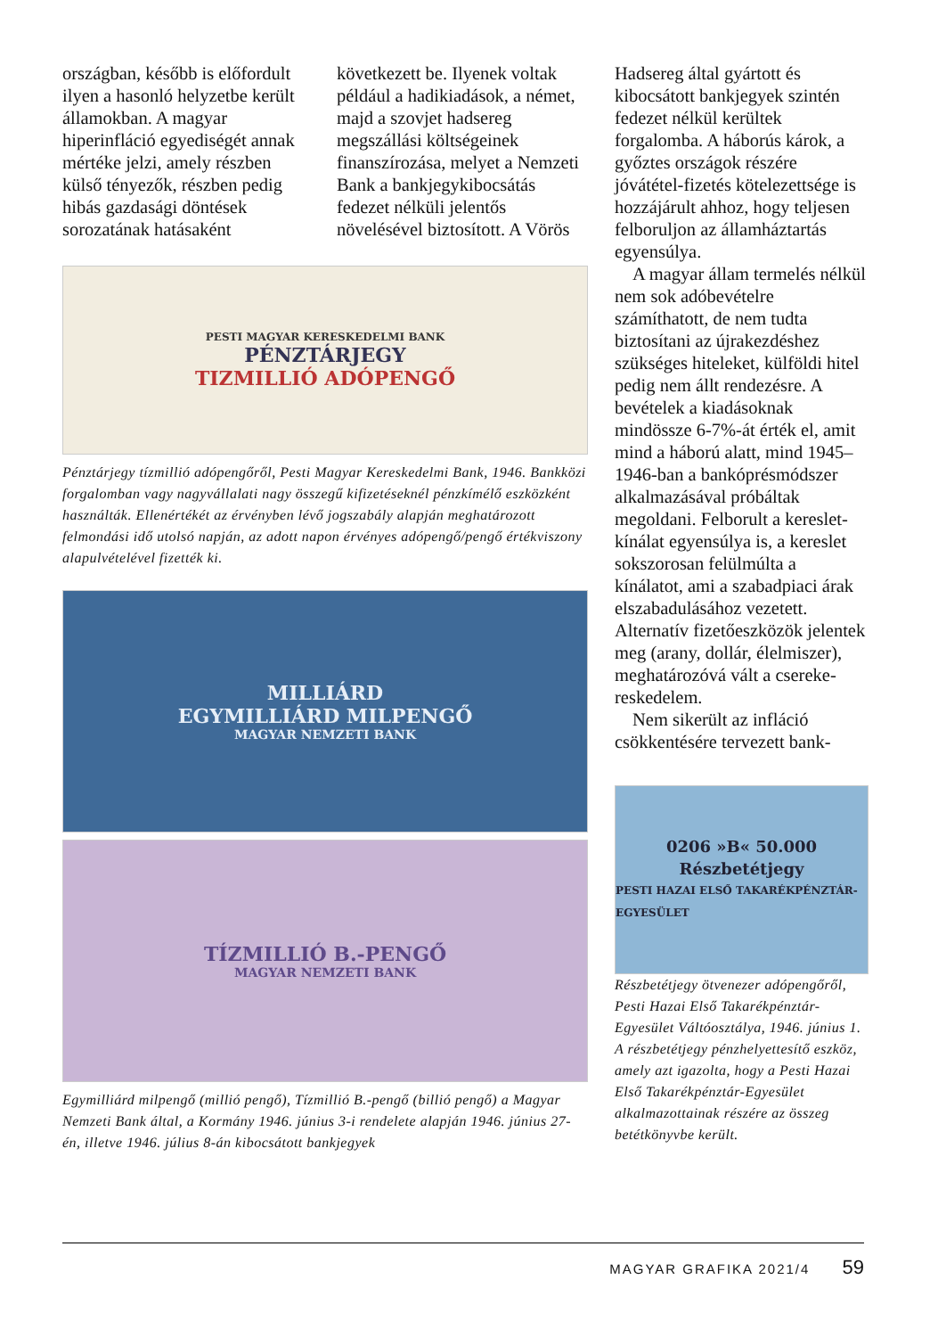országban, később is előfordult ilyen a hasonló helyzetbe került államokban. A magyar hiperinfláció egyediségét annak mértéke jelzi, amely részben külső tényezők, részben pedig hibás gazdasági döntések sorozatának hatásaként
következett be. Ilyenek voltak például a hadikiadások, a német, majd a szovjet hadsereg megszállási költségeinek finanszírozása, melyet a Nemzeti Bank a bankjegykibocsátás fedezet nélküli jelentős növelésével biztosított. A Vörös
PESTI MAGYAR KERESKEDELMI BANK
PÉNZTÁRJEGY
TIZMILLIÓ ADÓPENGŐ
Pénztárjegy tízmillió adópengőről, Pesti Magyar Kereskedelmi Bank, 1946. Bankközi forgalomban vagy nagyvállalati nagy összegű kifizetéseknél pénzkímélő eszközként használták. Ellenértékét az érvényben lévő jogszabály alapján meghatározott felmondási idő utolsó napján, az adott napon érvényes adópengő/pengő értékviszony alapulvételével fizették ki.
MILLIÁRD
EGYMILLIÁRD MILPENGŐ
MAGYAR NEMZETI BANK
TÍZMILLIÓ B.-PENGŐ
MAGYAR NEMZETI BANK
Egymilliárd milpengő (millió pengő), Tízmillió B.-pengő (billió pengő) a Magyar Nemzeti Bank által, a Kormány 1946. június 3-i rendelete alapján 1946. június 27-én, illetve 1946. július 8-án kibocsátott bankjegyek
Hadsereg által gyártott és kibocsátott bankjegyek szintén fedezet nélkül kerültek forgalomba. A háborús károk, a győztes országok részére jóvátétel-fizetés kötelezettsége is hozzájárult ahhoz, hogy teljesen felboruljon az államháztartás egyensúlya.
A magyar állam termelés nélkül nem sok adóbevételre számíthatott, de nem tudta biztosítani az újrakezdéshez szükséges hiteleket, külföldi hitel pedig nem állt rendezésre. A bevételek a kiadásoknak mindössze 6-7%-át érték el, amit mind a háború alatt, mind 1945–1946-ban a bankóprésmódszer alkalmazásával próbáltak megoldani. Felborult a kereslet-kínálat egyensúlya is, a kereslet sokszorosan felülmúlta a kínálatot, ami a szabadpiaci árak elszabadulásához vezetett. Alternatív fizetőeszközök jelentek meg (arany, dollár, élelmiszer), meghatározóvá vált a csereke­reskedelem.
Nem sikerült az infláció csökkentésére tervezett bank-
0206 »B« 50.000
Részbetétjegy
PESTI HAZAI ELSŐ TAKARÉKPÉNZTÁR-EGYESÜLET
Részbetétjegy ötvenezer adópengőről, Pesti Hazai Első Takarékpénztár-Egyesület Váltóosztálya, 1946. június 1. A részbetétjegy pénzhelyettesítő eszköz, amely azt igazolta, hogy a Pesti Hazai Első Takarékpénztár-Egyesület alkalmazottainak részére az összeg betétkönyvbe került.
MAGYAR GRAFIKA 2021/4 59